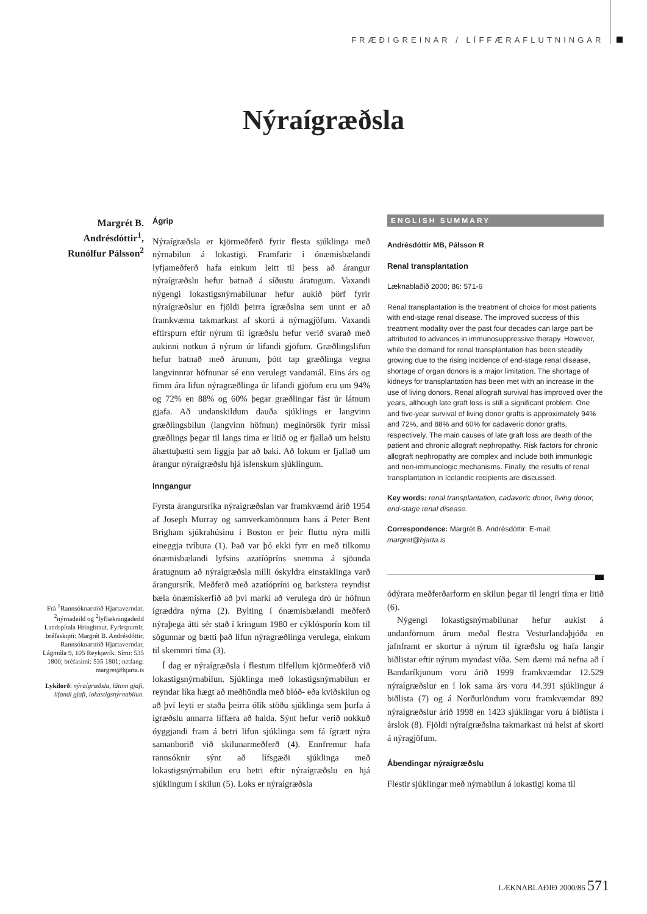FRÆÐIGREINAR / LÍFFÆRAFLUTNINGAR
Nýraígræðsla
Margrét B. Andrésdóttir<sup>1</sup>, Runólfur Pálsson<sup>2</sup>
Frá <sup>1</sup>Rannsóknarstöð Hjartaverndar, <sup>2</sup>nýrnadeild og <sup>2</sup>lyflækningadeild Landspítala Hringbraut. Fyrirspurnir, bréfaskipti: Margrét B. Andrésdóttir, Rannsóknarstöð Hjartaverndar, Lágmúla 9, 105 Reykjavík. Sími: 535 1800; bréfasími: 535 1801; netfang: margret@hjarta.is
Lykilorð: nýraígræðsla, látinn gjafi, lifandi gjafi, lokastigsnýrnabilun.
Ágrip
Nýraígræðsla er kjörmeðferð fyrir flesta sjúklinga með nýrnabilun á lokastigi. Framfarir í ónæmisbælandi lyfjameðferð hafa einkum leitt til þess að árangur nýraígræðslu hefur batnað á síðustu áratugum. Vaxandi nýgengi lokastigsnýrnabilunar hefur aukið þörf fyrir nýraígræðslur en fjöldi þeirra ígræðslna sem unnt er að framkvæma takmarkast af skorti á nýrnagjöfum. Vaxandi eftirspurn eftir nýrum til ígræðslu hefur verið svarað með aukinni notkun á nýrum úr lifandi gjöfum. Græðlingslifun hefur batnað með árunum, þótt tap græðlinga vegna langvinnrar höfnunar sé enn verulegt vandamál. Eins árs og fimm ára lifun nýragræðlinga úr lifandi gjöfum eru um 94% og 72% en 88% og 60% þegar græðlingar fást úr látnum gjafa. Að undanskildum dauða sjúklings er langvinn græðlingsbilun (langvinn höfnun) meginörsök fyrir missi græðlings þegar til langs tíma er litið og er fjallað um helstu áhættuþætti sem liggja þar að baki. Að lokum er fjallað um árangur nýraígræðslu hjá íslenskum sjúklingum.
Inngangur
Fyrsta árangursríka nýraígræðslan var framkvæmd árið 1954 af Joseph Murray og samverkamönnum hans á Peter Bent Brigham sjúkrahúsinu í Boston er þeir fluttu nýra milli eineggja tvíbura (1). Það var þó ekki fyrr en með tilkomu ónæmisbælandi lyfsins azatíópríns snemma á sjöunda áratugnum að nýraígræðsla milli óskyldra einstaklinga varð árangursrík. Meðferð með azatíópríni og barkstera reyndist bæla ónæmiskerfið að því marki að verulega dró úr höfnun ígræddra nýrna (2). Bylting í ónæmisbælandi meðferð nýraþega átti sér stað í kringum 1980 er cýklósporín kom til sögunnar og bætti það lifun nýragræðlinga verulega, einkum til skemmri tíma (3).
Í dag er nýraígræðsla í flestum tilfellum kjörmeðferð við lokastigsnýrnabilun. Sjúklinga með lokastigsnýrnabilun er reyndar líka hægt að meðhöndla með blóð- eða kviðskilun og að því leyti er staða þeirra ólík stöðu sjúklinga sem þurfa á ígræðslu annarra líffæra að halda. Sýnt hefur verið nokkuð óyggjandi fram á betri lifun sjúklinga sem fá ígrætt nýra samanborið við skilunarmeðferð (4). Ennfremur hafa rannsóknir sýnt að lífsgæði sjúklinga með lokastigsnýrnabilun eru betri eftir nýraígræðslu en hjá sjúklingum í skilun (5). Loks er nýraígræðsla
ENGLISH SUMMARY
Andrésdóttir MB, Pálsson R
Renal transplantation
Læknablaðið 2000; 86: 571-6
Renal transplantation is the treatment of choice for most patients with end-stage renal disease. The improved success of this treatment modality over the past four decades can large part be attributed to advances in immunosuppressive therapy. However, while the demand for renal transplantation has been steadily growing due to the rising incidence of end-stage renal disease, shortage of organ donors is a major limitation. The shortage of kidneys for transplantation has been met with an increase in the use of living donors. Renal allograft survival has improved over the years, although late graft loss is still a significant problem. One and five-year survival of living donor grafts is approximately 94% and 72%, and 88% and 60% for cadaveric donor grafts, respectively. The main causes of late graft loss are death of the patient and chronic allograft nephropathy. Risk factors for chronic allograft nephropathy are complex and include both immunlogic and non-immunologic mechanisms. Finally, the results of renal transplantation in Icelandic recipients are discussed.
Key words: renal transplantation, cadaveric donor, living donor, end-stage renal disease.
Correspondence: Margrét B. Andrésdóttir: E-mail: margret@hjarta.is
ódýrara meðferðarform en skilun þegar til lengri tíma er litið (6).
Nýgengi lokastigsnýrnabilunar hefur aukist á undanförnum árum meðal flestra Vesturlandaþjóða en jafnframt er skortur á nýrum til ígræðslu og hafa langir biðlistar eftir nýrum myndast víða. Sem dæmi má nefna að í Bandaríkjunum voru árið 1999 framkvæmdar 12.529 nýraígræðslur en í lok sama árs voru 44.391 sjúklingur á biðlista (7) og á Norðurlöndum voru framkvæmdar 892 nýraígræðslur árið 1998 en 1423 sjúklingar voru á biðlista í árslok (8). Fjöldi nýraígræðslna takmarkast nú helst af skorti á nýragjöfum.
Ábendingar nýraígræðslu
Flestir sjúklingar með nýrnabilun á lokastigi koma til
LÆKNABLAÐIÐ 2000/86 571